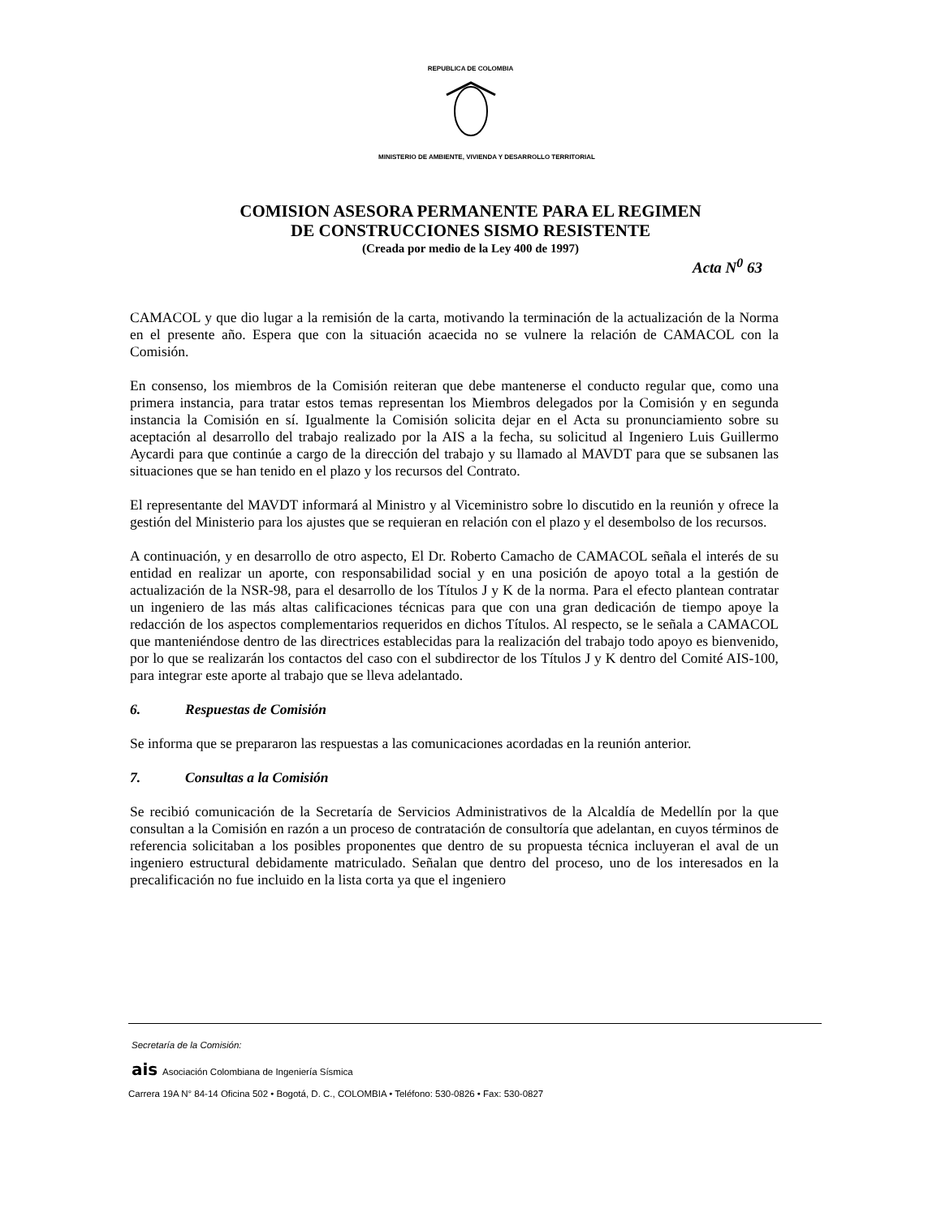REPUBLICA DE COLOMBIA
MINISTERIO DE AMBIENTE, VIVIENDA Y DESARROLLO TERRITORIAL
COMISION ASESORA PERMANENTE PARA EL REGIMEN
DE CONSTRUCCIONES SISMO RESISTENTE
(Creada por medio de la Ley 400 de 1997)
Acta N<sup>0</sup> 63
CAMACOL y que dio lugar a la remisión de la carta, motivando la terminación de la actualización de la Norma en el presente año. Espera que con la situación acaecida no se vulnere la relación de CAMACOL con la Comisión.
En consenso, los miembros de la Comisión reiteran que debe mantenerse el conducto regular que, como una primera instancia, para tratar estos temas representan los Miembros delegados por la Comisión y en segunda instancia la Comisión en sí. Igualmente la Comisión solicita dejar en el Acta su pronunciamiento sobre su aceptación al desarrollo del trabajo realizado por la AIS a la fecha, su solicitud al Ingeniero Luis Guillermo Aycardi para que continúe a cargo de la dirección del trabajo y su llamado al MAVDT para que se subsanen las situaciones que se han tenido en el plazo y los recursos del Contrato.
El representante del MAVDT informará al Ministro y al Viceministro sobre lo discutido en la reunión y ofrece la gestión del Ministerio para los ajustes que se requieran en relación con el plazo y el desembolso de los recursos.
A continuación, y en desarrollo de otro aspecto, El Dr. Roberto Camacho de CAMACOL señala el interés de su entidad en realizar un aporte, con responsabilidad social y en una posición de apoyo total a la gestión de actualización de la NSR-98, para el desarrollo de los Títulos J y K de la norma. Para el efecto plantean contratar un ingeniero de las más altas calificaciones técnicas para que con una gran dedicación de tiempo apoye la redacción de los aspectos complementarios requeridos en dichos Títulos. Al respecto, se le señala a CAMACOL que manteniéndose dentro de las directrices establecidas para la realización del trabajo todo apoyo es bienvenido, por lo que se realizarán los contactos del caso con el subdirector de los Títulos J y K dentro del Comité AIS-100, para integrar este aporte al trabajo que se lleva adelantado.
6. Respuestas de Comisión
Se informa que se prepararon las respuestas a las comunicaciones acordadas en la reunión anterior.
7. Consultas a la Comisión
Se recibió comunicación de la Secretaría de Servicios Administrativos de la Alcaldía de Medellín por la que consultan a la Comisión en razón a un proceso de contratación de consultoría que adelantan, en cuyos términos de referencia solicitaban a los posibles proponentes que dentro de su propuesta técnica incluyeran el aval de un ingeniero estructural debidamente matriculado. Señalan que dentro del proceso, uno de los interesados en la precalificación no fue incluido en la lista corta ya que el ingeniero
Secretaría de la Comisión:
ais Asociación Colombiana de Ingeniería Sísmica
Carrera 19A N° 84-14 Oficina 502 • Bogotá, D. C., COLOMBIA • Teléfono: 530-0826 • Fax: 530-0827